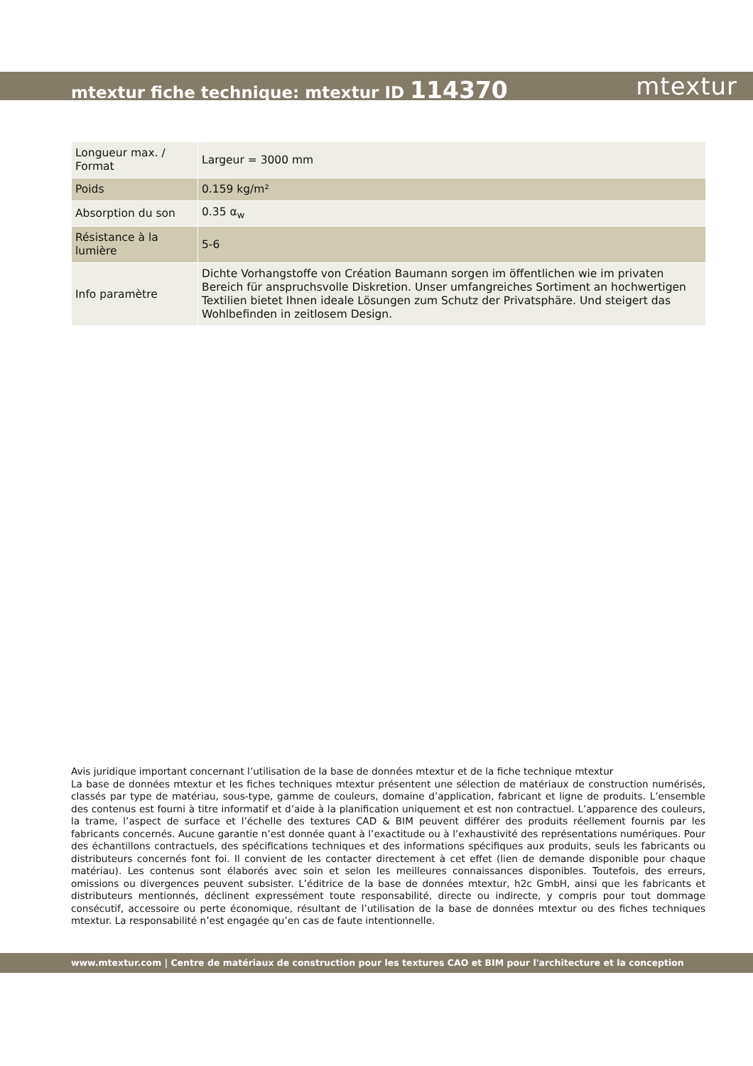mtextur fiche technique: mtextur ID 114370 mtextur
| Longueur max. / Format | Largeur = 3000 mm |
| Poids | 0.159 kg/m² |
| Absorption du son | 0.35 α<sub>w</sub> |
| Résistance à la lumière | 5-6 |
| Info paramètre | Dichte Vorhangstoffe von Création Baumann sorgen im öffentlichen wie im privaten Bereich für anspruchsvolle Diskretion. Unser umfangreiches Sortiment an hochwertigen Textilien bietet Ihnen ideale Lösungen zum Schutz der Privatsphäre. Und steigert das Wohlbefinden in zeitlosem Design. |
Avis juridique important concernant l’utilisation de la base de données mtextur et de la fiche technique mtextur
La base de données mtextur et les fiches techniques mtextur présentent une sélection de matériaux de construction numérisés, classés par type de matériau, sous-type, gamme de couleurs, domaine d’application, fabricant et ligne de produits. L’ensemble des contenus est fourni à titre informatif et d’aide à la planification uniquement et est non contractuel. L’apparence des couleurs, la trame, l’aspect de surface et l’échelle des textures CAD & BIM peuvent différer des produits réellement fournis par les fabricants concernés. Aucune garantie n’est donnée quant à l’exactitude ou à l’exhaustivité des représentations numériques. Pour des échantillons contractuels, des spécifications techniques et des informations spécifiques aux produits, seuls les fabricants ou distributeurs concernés font foi. Il convient de les contacter directement à cet effet (lien de demande disponible pour chaque matériau). Les contenus sont élaborés avec soin et selon les meilleures connaissances disponibles. Toutefois, des erreurs, omissions ou divergences peuvent subsister. L’éditrice de la base de données mtextur, h2c GmbH, ainsi que les fabricants et distributeurs mentionnés, déclinent expressément toute responsabilité, directe ou indirecte, y compris pour tout dommage consécutif, accessoire ou perte économique, résultant de l’utilisation de la base de données mtextur ou des fiches techniques mtextur. La responsabilité n’est engagée qu’en cas de faute intentionnelle.
www.mtextur.com | Centre de matériaux de construction pour les textures CAO et BIM pour l'architecture et la conception